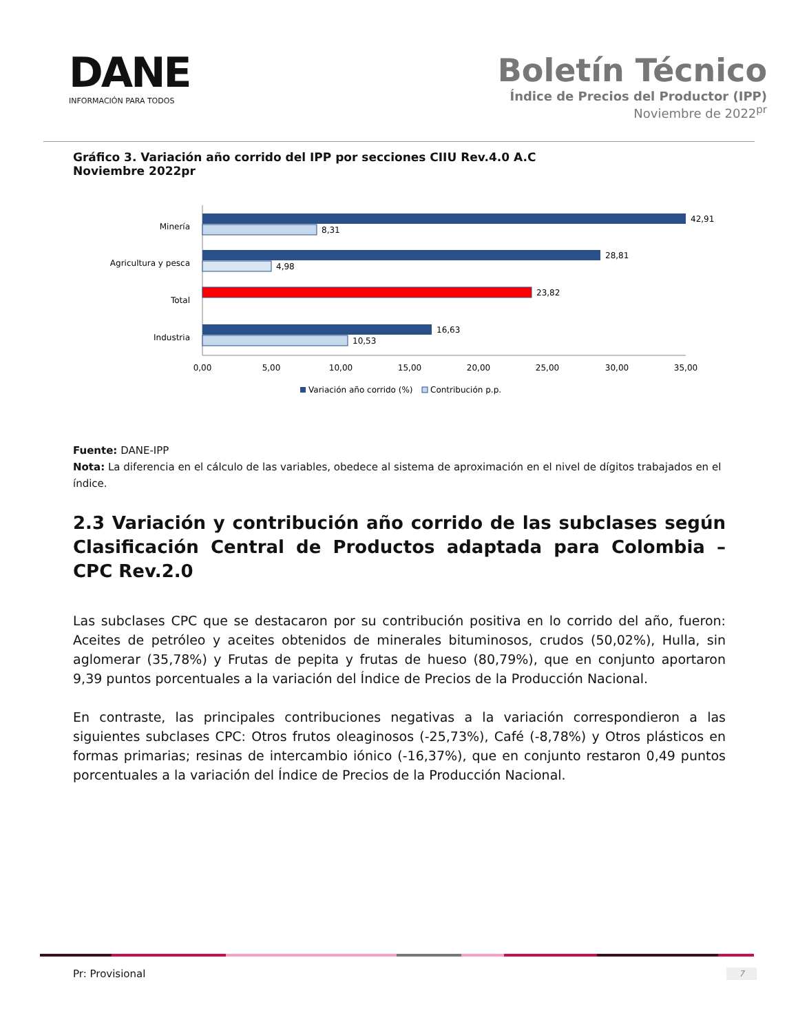DANE
INFORMACIÓN PARA TODOS
Boletín Técnico
Índice de Precios del Productor (IPP)
Noviembre de 2022<sup>pr</sup>
Gráfico 3. Variación año corrido del IPP por secciones CIIU Rev.4.0 A.C
Noviembre 2022pr
Minería
42,91
8,31
Agricultura y pesca
28,81
4,98
Total
23,82
Industria
16,63
10,53
0,00
5,00
10,00
15,00
20,00
25,00
30,00
35,00
Variación año corrido (%)
Contribución p.p.
Fuente: DANE-IPP
Nota: La diferencia en el cálculo de las variables, obedece al sistema de aproximación en el nivel de dígitos trabajados en el índice.
2.3 Variación y contribución año corrido de las subclases según Clasificación Central de Productos adaptada para Colombia – CPC Rev.2.0
Las subclases CPC que se destacaron por su contribución positiva en lo corrido del año, fueron: Aceites de petróleo y aceites obtenidos de minerales bituminosos, crudos (50,02%), Hulla, sin aglomerar (35,78%) y Frutas de pepita y frutas de hueso (80,79%), que en conjunto aportaron 9,39 puntos porcentuales a la variación del Índice de Precios de la Producción Nacional.
En contraste, las principales contribuciones negativas a la variación correspondieron a las siguientes subclases CPC: Otros frutos oleaginosos (-25,73%), Café (-8,78%) y Otros plásticos en formas primarias; resinas de intercambio iónico (-16,37%), que en conjunto restaron 0,49 puntos porcentuales a la variación del Índice de Precios de la Producción Nacional.
Pr: Provisional 7